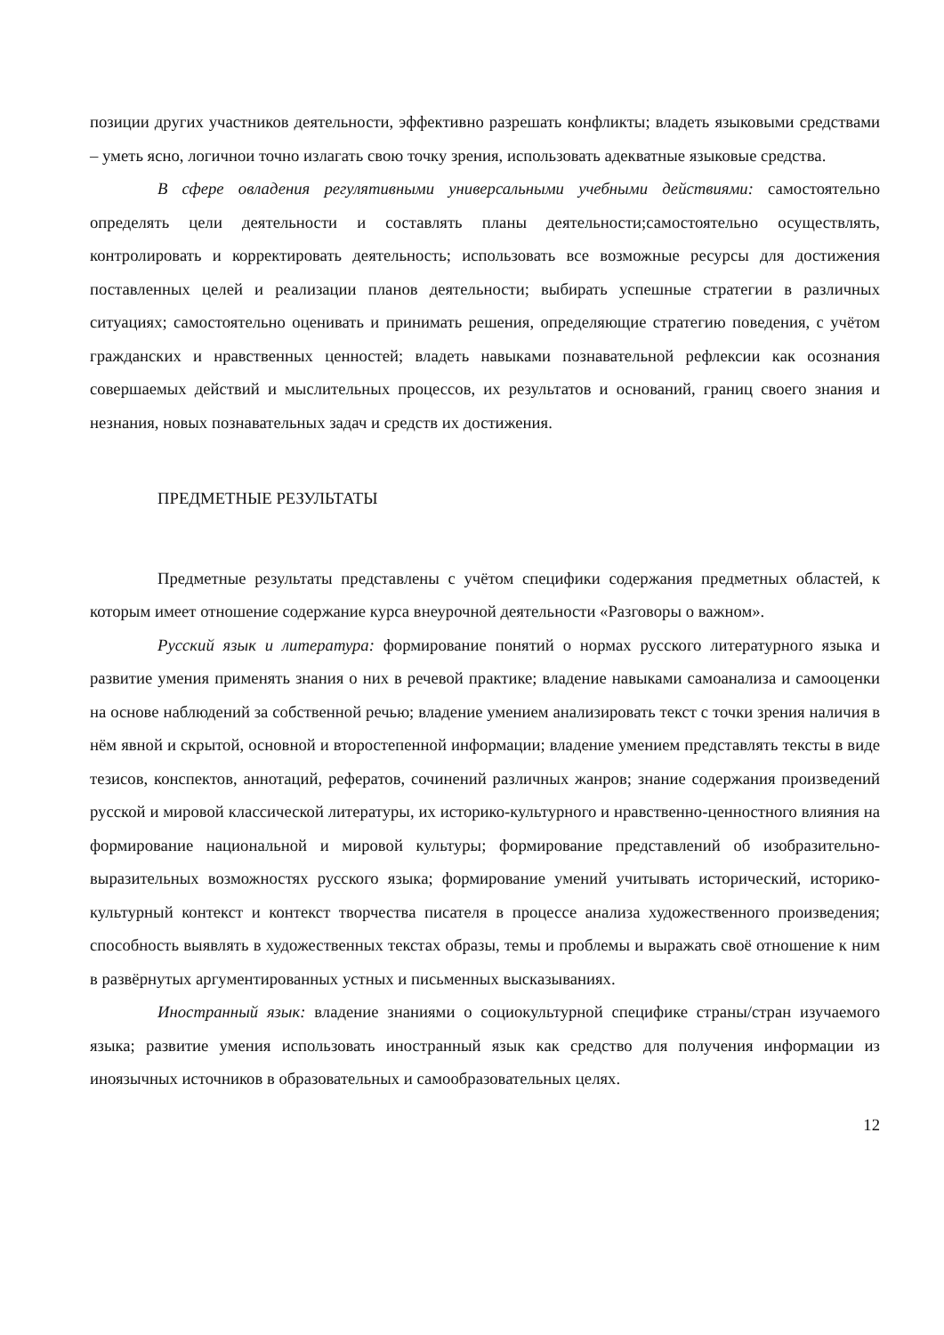позиции других участников деятельности, эффективно разрешать конфликты; владеть языковыми средствами – уметь ясно, логичнои точно излагать свою точку зрения, использовать адекватные языковые средства.
В сфере овладения регулятивными универсальными учебными действиями: самостоятельно определять цели деятельности и составлять планы деятельности;самостоятельно осуществлять, контролировать и корректировать деятельность; использовать все возможные ресурсы для достижения поставленных целей и реализации планов деятельности; выбирать успешные стратегии в различных ситуациях; самостоятельно оценивать и принимать решения, определяющие стратегию поведения, с учётом гражданских и нравственных ценностей; владеть навыками познавательной рефлексии как осознания совершаемых действий и мыслительных процессов, их результатов и оснований, границ своего знания и незнания, новых познавательных задач и средств их достижения.
ПРЕДМЕТНЫЕ РЕЗУЛЬТАТЫ
Предметные результаты представлены с учётом специфики содержания предметных областей, к которым имеет отношение содержание курса внеурочной деятельности «Разговоры о важном».
Русский язык и литература: формирование понятий о нормах русского литературного языка и развитие умения применять знания о них в речевой практике; владение навыками самоанализа и самооценки на основе наблюдений за собственной речью; владение умением анализировать текст с точки зрения наличия в нём явной и скрытой, основной и второстепенной информации; владение умением представлять тексты в виде тезисов, конспектов, аннотаций, рефератов, сочинений различных жанров; знание содержания произведений русской и мировой классической литературы, их историко-культурного и нравственно-ценностного влияния на формирование национальной и мировой культуры; формирование представлений об изобразительно-выразительных возможностях русского языка; формирование умений учитывать исторический, историко-культурный контекст и контекст творчества писателя в процессе анализа художественного произведения; способность выявлять в художественных текстах образы, темы и проблемы и выражать своё отношение к ним в развёрнутых аргументированных устных и письменных высказываниях.
Иностранный язык: владение знаниями о социокультурной специфике страны/стран изучаемого языка; развитие умения использовать иностранный язык как средство для получения информации из иноязычных источников в образовательных и самообразовательных целях.
12